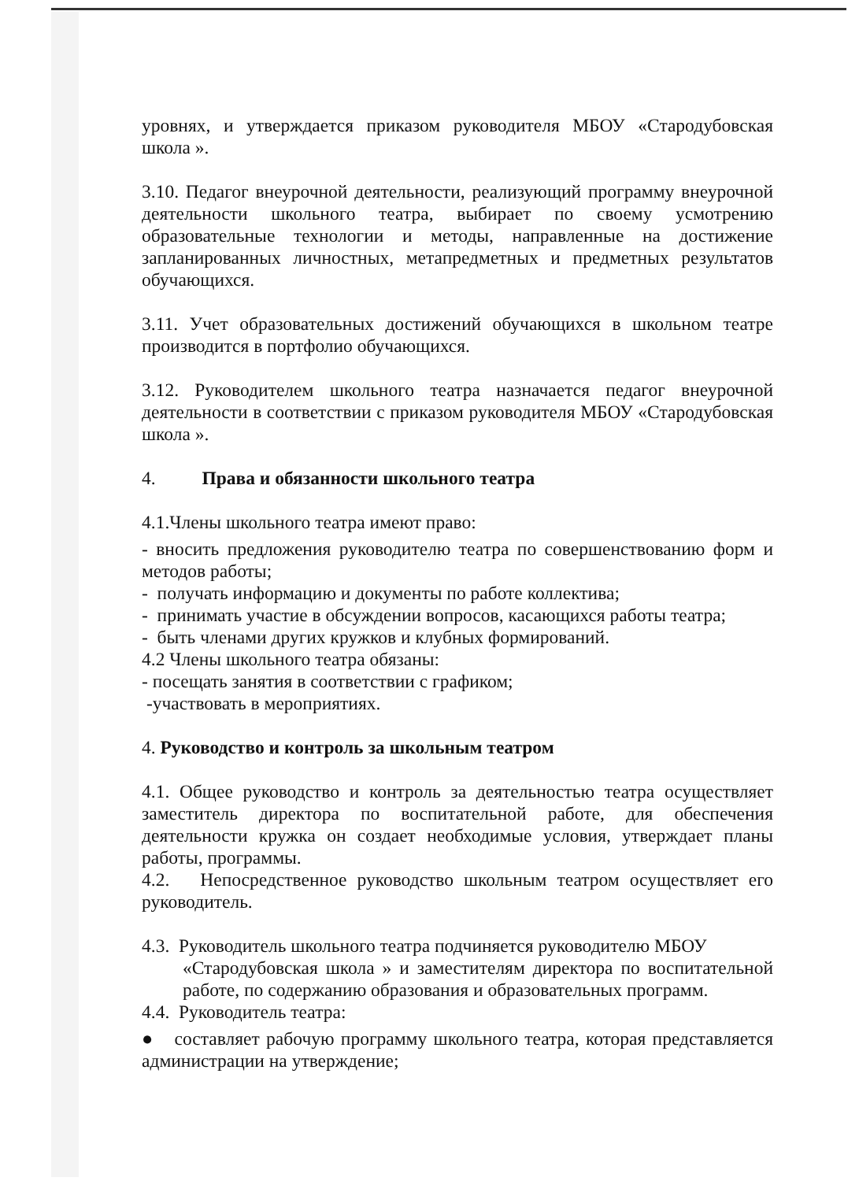уровнях, и утверждается приказом руководителя МБОУ «Стародубовская школа ».
3.10. Педагог внеурочной деятельности, реализующий программу внеурочной деятельности школьного театра, выбирает по своему усмотрению образовательные технологии и методы, направленные на достижение запланированных личностных, метапредметных и предметных результатов обучающихся.
3.11. Учет образовательных достижений обучающихся в школьном театре производится в портфолио обучающихся.
3.12. Руководителем школьного театра назначается педагог внеурочной деятельности в соответствии с приказом руководителя МБОУ «Стародубовская школа ».
4. Права и обязанности школьного театра
4.1.Члены школьного театра имеют право:
- вносить предложения руководителю театра по совершенствованию форм и методов работы;
- получать информацию и документы по работе коллектива;
- принимать участие в обсуждении вопросов, касающихся работы театра;
- быть членами других кружков и клубных формирований.
4.2 Члены школьного театра обязаны:
- посещать занятия в соответствии с графиком;
-участвовать в мероприятиях.
4. Руководство и контроль за школьным театром
4.1. Общее руководство и контроль за деятельностью театра осуществляет заместитель директора по воспитательной работе, для обеспечения деятельности кружка он создает необходимые условия, утверждает планы работы, программы.
4.2. Непосредственное руководство школьным театром осуществляет его руководитель.
4.3. Руководитель школьного театра подчиняется руководителю МБОУ
«Стародубовская школа » и заместителям директора по воспитательной работе, по содержанию образования и образовательных программ.
4.4. Руководитель театра:
● составляет рабочую программу школьного театра, которая представляется администрации на утверждение;